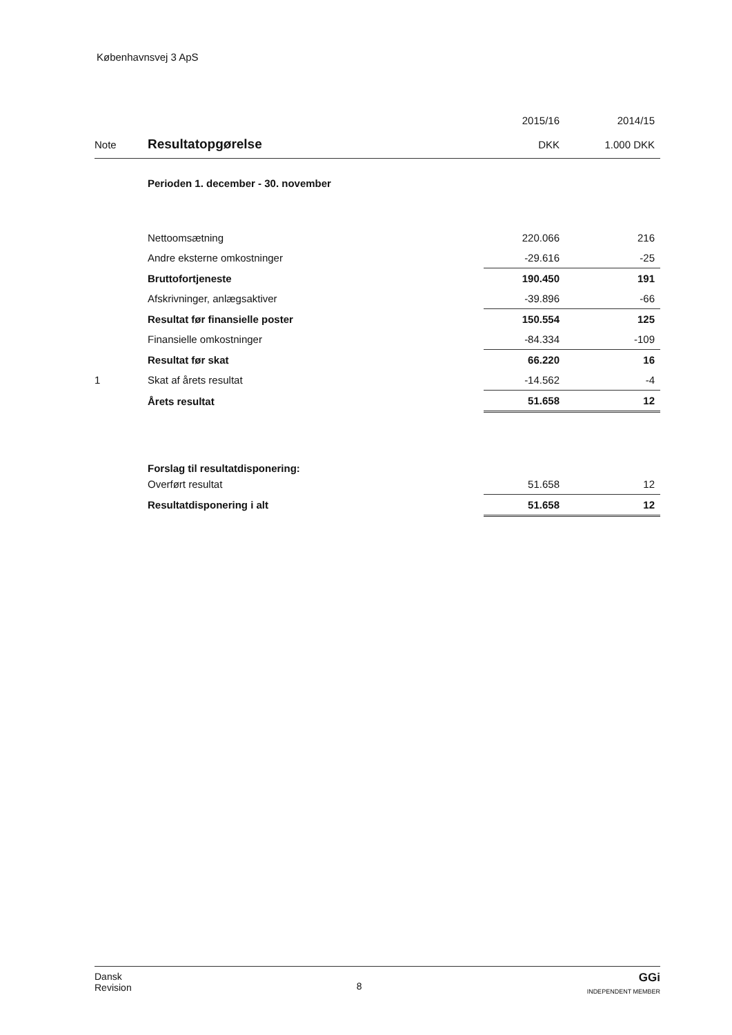Københavnsvej 3 ApS
| | | 2015/16 | 2014/15 |
| --- | --- | --- | --- |
| Note | Resultatopgørelse | DKK | 1.000 DKK |
| | Perioden 1. december - 30. november | | |
| | Nettoomsætning | 220.066 | 216 |
| | Andre eksterne omkostninger | -29.616 | -25 |
| | Bruttofortjeneste | 190.450 | 191 |
| | Afskrivninger, anlægsaktiver | -39.896 | -66 |
| | Resultat før finansielle poster | 150.554 | 125 |
| | Finansielle omkostninger | -84.334 | -109 |
| | Resultat før skat | 66.220 | 16 |
| 1 | Skat af årets resultat | -14.562 | -4 |
| | Årets resultat | 51.658 | 12 |
| | Forslag til resultatdisponering: | | |
| | Overført resultat | 51.658 | 12 |
| | Resultatdisponering i alt | 51.658 | 12 |
Dansk
Revision
8
GGi
INDEPENDENT MEMBER